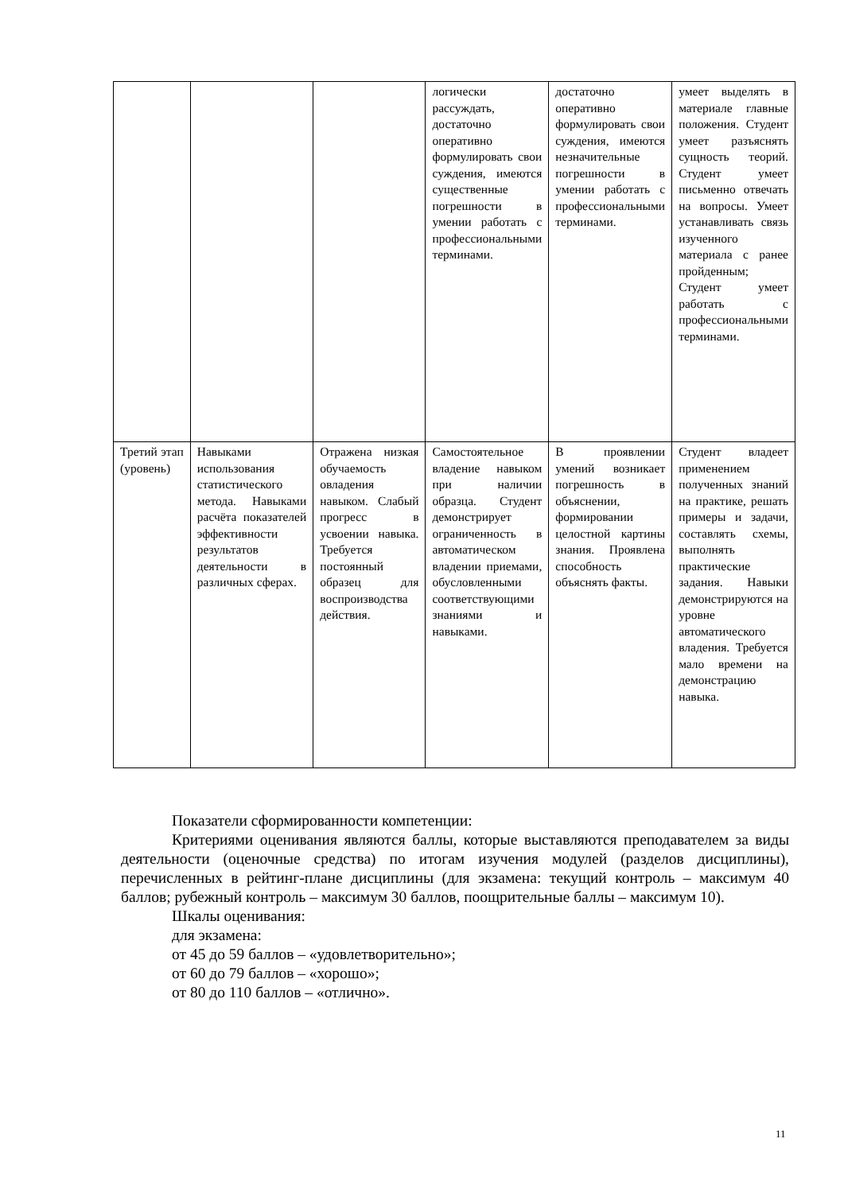| | | | логически рассуждать, достаточно оперативно формулировать свои суждения, имеются существенные погрешности в умении работать с профессиональными терминами. | достаточно оперативно формулировать свои суждения, имеются незначительные погрешности в умении работать с профессиональными терминами. | умеет выделять в материале главные положения. Студент умеет разъяснять сущность теорий. Студент умеет письменно отвечать на вопросы. Умеет устанавливать связь изученного материала с ранее пройденным; Студент умеет работать с профессиональными терминами. |
| Третий этап (уровень) | Навыками использования статистического метода. Навыками расчёта показателей эффективности результатов деятельности в различных сферах. | Отражена низкая обучаемость овладения навыком. Слабый прогресс в усвоении навыка. Требуется постоянный образец для воспроизводства действия. | Самостоятельное владение навыком при наличии образца. Студент демонстрирует ограниченность в автоматическом владении приемами, обусловленными соответствующими знаниями и навыками. | В проявлении умений возникает погрешность в объяснении, формировании целостной картины знания. Проявлена способность объяснять факты. | Студент владеет применением полученных знаний на практике, решать примеры и задачи, составлять схемы, выполнять практические задания. Навыки демонстрируются на уровне автоматического владения. Требуется мало времени на демонстрацию навыка. |
Показатели сформированности компетенции:
Критериями оценивания являются баллы, которые выставляются преподавателем за виды деятельности (оценочные средства) по итогам изучения модулей (разделов дисциплины), перечисленных в рейтинг-плане дисциплины (для экзамена: текущий контроль – максимум 40 баллов; рубежный контроль – максимум 30 баллов, поощрительные баллы – максимум 10).
Шкалы оценивания:
для экзамена:
от 45 до 59 баллов – «удовлетворительно»;
от 60 до 79 баллов – «хорошо»;
от 80 до 110 баллов – «отлично».
11